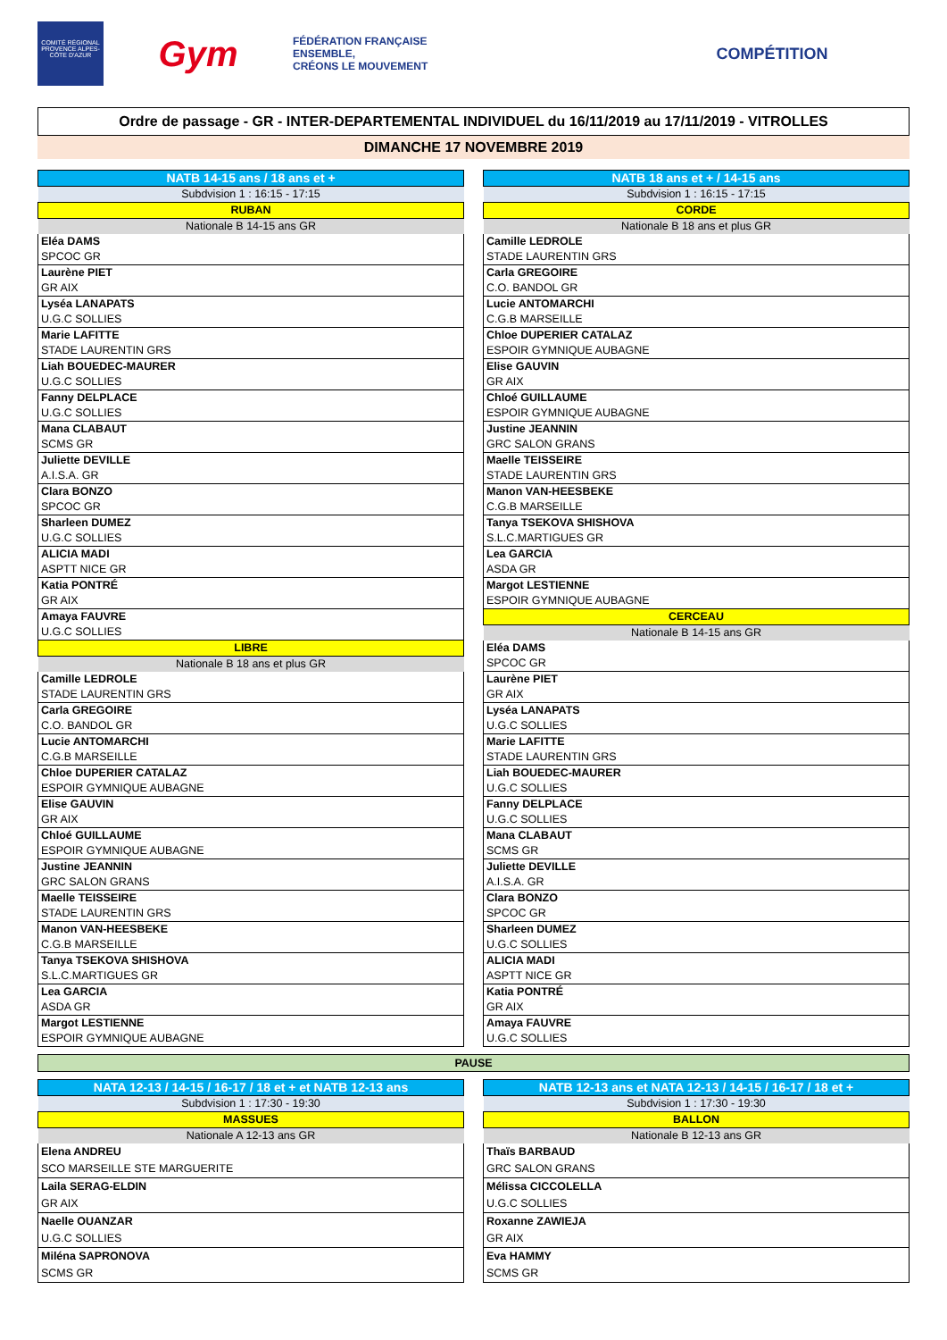COMITÉ RÉGIONAL PROVENCE ALPES-CÔTE D'AZUR
Gym
FÉDÉRATION FRANÇAISE
ENSEMBLE,
CRÉONS LE MOUVEMENT
COMPÉTITION
Ordre de passage - GR - INTER-DEPARTEMENTAL INDIVIDUEL du 16/11/2019 au 17/11/2019 - VITROLLES
DIMANCHE 17 NOVEMBRE 2019
| NATB 14-15 ans / 18 ans et + |
| --- |
| Subdvision 1 : 16:15 - 17:15 |
| RUBAN |
| Nationale B 14-15 ans GR |
| Eléa DAMS |
| SPCOC GR |
| Laurène PIET |
| GR AIX |
| Lyséa LANAPATS |
| U.G.C SOLLIES |
| Marie LAFITTE |
| STADE LAURENTIN GRS |
| Liah BOUEDEC-MAURER |
| U.G.C SOLLIES |
| Fanny DELPLACE |
| U.G.C SOLLIES |
| Mana CLABAUT |
| SCMS GR |
| Juliette DEVILLE |
| A.I.S.A. GR |
| Clara BONZO |
| SPCOC GR |
| Sharleen DUMEZ |
| U.G.C SOLLIES |
| ALICIA MADI |
| ASPTT NICE GR |
| Katia PONTRÉ |
| GR AIX |
| Amaya FAUVRE |
| U.G.C SOLLIES |
| LIBRE |
| Nationale B 18 ans et plus GR |
| Camille LEDROLE |
| STADE LAURENTIN GRS |
| Carla GREGOIRE |
| C.O. BANDOL GR |
| Lucie ANTOMARCHI |
| C.G.B MARSEILLE |
| Chloe DUPERIER CATALAZ |
| ESPOIR GYMNIQUE AUBAGNE |
| Elise GAUVIN |
| GR AIX |
| Chloé GUILLAUME |
| ESPOIR GYMNIQUE AUBAGNE |
| Justine JEANNIN |
| GRC SALON GRANS |
| Maelle TEISSEIRE |
| STADE LAURENTIN GRS |
| Manon VAN-HEESBEKE |
| C.G.B MARSEILLE |
| Tanya TSEKOVA SHISHOVA |
| S.L.C.MARTIGUES GR |
| Lea GARCIA |
| ASDA GR |
| Margot LESTIENNE |
| ESPOIR GYMNIQUE AUBAGNE |
| NATB 18 ans et + / 14-15 ans |
| --- |
| Subdvision 1 : 16:15 - 17:15 |
| CORDE |
| Nationale B 18 ans et plus GR |
| Camille LEDROLE |
| STADE LAURENTIN GRS |
| Carla GREGOIRE |
| C.O. BANDOL GR |
| Lucie ANTOMARCHI |
| C.G.B MARSEILLE |
| Chloe DUPERIER CATALAZ |
| ESPOIR GYMNIQUE AUBAGNE |
| Elise GAUVIN |
| GR AIX |
| Chloé GUILLAUME |
| ESPOIR GYMNIQUE AUBAGNE |
| Justine JEANNIN |
| GRC SALON GRANS |
| Maelle TEISSEIRE |
| STADE LAURENTIN GRS |
| Manon VAN-HEESBEKE |
| C.G.B MARSEILLE |
| Tanya TSEKOVA SHISHOVA |
| S.L.C.MARTIGUES GR |
| Lea GARCIA |
| ASDA GR |
| Margot LESTIENNE |
| ESPOIR GYMNIQUE AUBAGNE |
| CERCEAU |
| Nationale B 14-15 ans GR |
| Eléa DAMS |
| SPCOC GR |
| Laurène PIET |
| GR AIX |
| Lyséa LANAPATS |
| U.G.C SOLLIES |
| Marie LAFITTE |
| STADE LAURENTIN GRS |
| Liah BOUEDEC-MAURER |
| U.G.C SOLLIES |
| Fanny DELPLACE |
| U.G.C SOLLIES |
| Mana CLABAUT |
| SCMS GR |
| Juliette DEVILLE |
| A.I.S.A. GR |
| Clara BONZO |
| SPCOC GR |
| Sharleen DUMEZ |
| U.G.C SOLLIES |
| ALICIA MADI |
| ASPTT NICE GR |
| Katia PONTRÉ |
| GR AIX |
| Amaya FAUVRE |
| U.G.C SOLLIES |
PAUSE
| NATA 12-13 / 14-15 / 16-17 / 18 et + et NATB 12-13 ans |
| --- |
| Subdvision 1 : 17:30 - 19:30 |
| MASSUES |
| Nationale A 12-13 ans GR |
| Elena ANDREU |
| SCO MARSEILLE STE MARGUERITE |
| Laila SERAG-ELDIN |
| GR AIX |
| Naelle OUANZAR |
| U.G.C SOLLIES |
| Miléna SAPRONOVA |
| SCMS GR |
| NATB 12-13 ans et NATA 12-13 / 14-15 / 16-17 / 18 et + |
| --- |
| Subdvision 1 : 17:30 - 19:30 |
| BALLON |
| Nationale B 12-13 ans GR |
| Thaïs BARBAUD |
| GRC SALON GRANS |
| Mélissa CICCOLELLA |
| U.G.C SOLLIES |
| Roxanne ZAWIEJA |
| GR AIX |
| Eva HAMMY |
| SCMS GR |